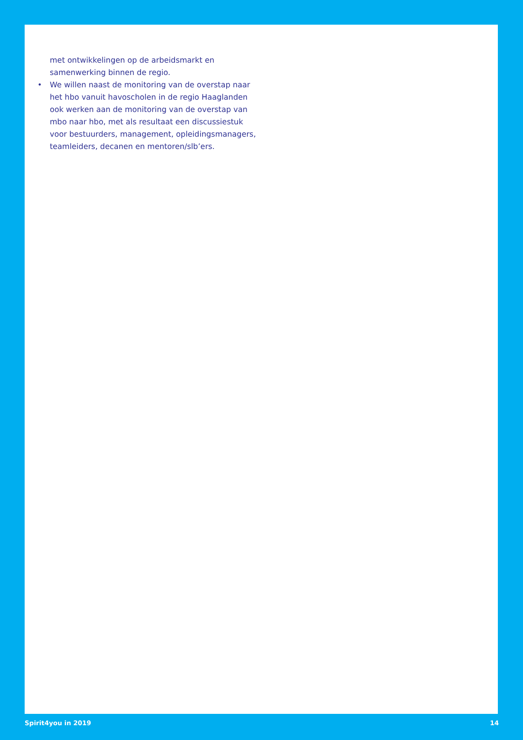met ontwikkelingen op de arbeidsmarkt en samenwerking binnen de regio.
• We willen naast de monitoring van de overstap naar het hbo vanuit havoscholen in de regio Haaglanden ook werken aan de monitoring van de overstap van mbo naar hbo, met als resultaat een discussiestuk voor bestuurders, management, opleidingsmanagers, teamleiders, decanen en mentoren/slb’ers.
Spirit4you in 2019 14